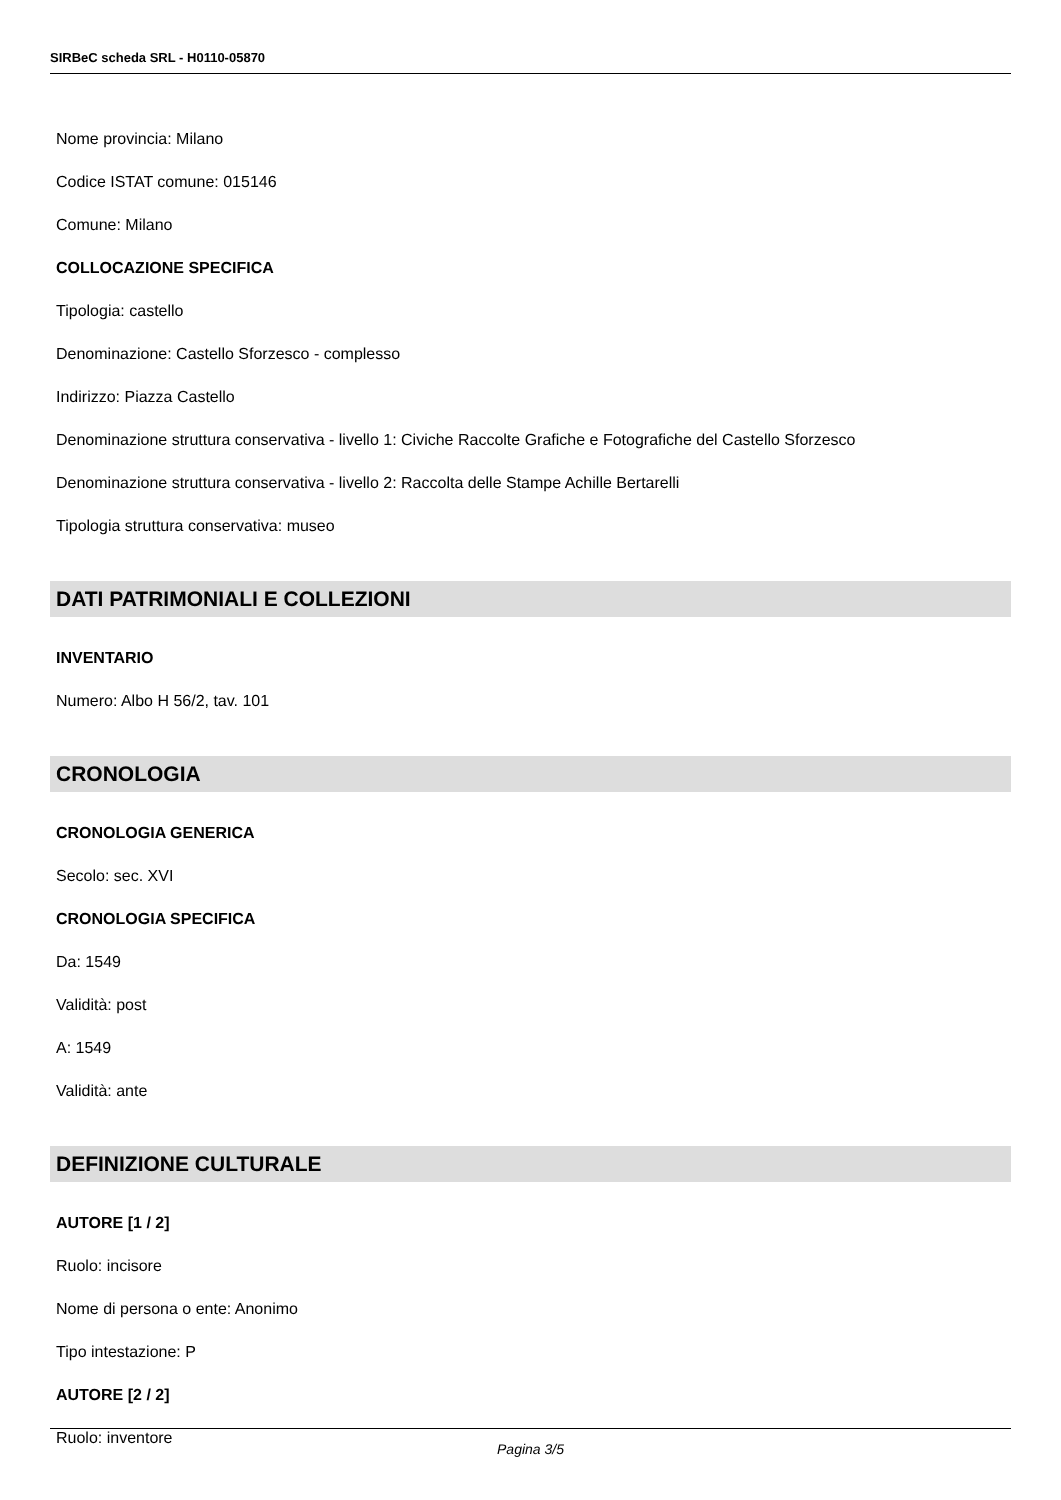SIRBeC scheda SRL - H0110-05870
Nome provincia: Milano
Codice ISTAT comune: 015146
Comune: Milano
COLLOCAZIONE SPECIFICA
Tipologia: castello
Denominazione: Castello Sforzesco - complesso
Indirizzo: Piazza Castello
Denominazione struttura conservativa - livello 1: Civiche Raccolte Grafiche e Fotografiche del Castello Sforzesco
Denominazione struttura conservativa - livello 2: Raccolta delle Stampe Achille Bertarelli
Tipologia struttura conservativa: museo
DATI PATRIMONIALI E COLLEZIONI
INVENTARIO
Numero: Albo H 56/2, tav. 101
CRONOLOGIA
CRONOLOGIA GENERICA
Secolo: sec. XVI
CRONOLOGIA SPECIFICA
Da: 1549
Validità: post
A: 1549
Validità: ante
DEFINIZIONE CULTURALE
AUTORE [1 / 2]
Ruolo: incisore
Nome di persona o ente: Anonimo
Tipo intestazione: P
AUTORE [2 / 2]
Ruolo: inventore
Pagina 3/5